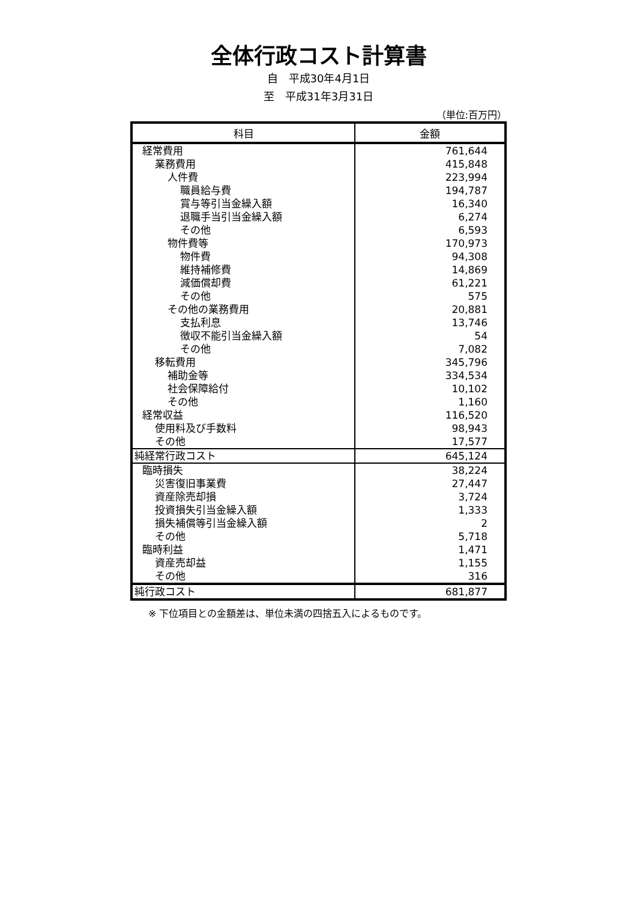全体行政コスト計算書
自　平成30年4月1日
至　平成31年3月31日
（単位:百万円）
| 科目 | 金額 |
| --- | --- |
| 経常費用 | 761,644 |
| 業務費用 | 415,848 |
| 人件費 | 223,994 |
| 職員給与費 | 194,787 |
| 賞与等引当金繰入額 | 16,340 |
| 退職手当引当金繰入額 | 6,274 |
| その他 | 6,593 |
| 物件費等 | 170,973 |
| 物件費 | 94,308 |
| 維持補修費 | 14,869 |
| 減価償却費 | 61,221 |
| その他 | 575 |
| その他の業務費用 | 20,881 |
| 支払利息 | 13,746 |
| 徴収不能引当金繰入額 | 54 |
| その他 | 7,082 |
| 移転費用 | 345,796 |
| 補助金等 | 334,534 |
| 社会保障給付 | 10,102 |
| その他 | 1,160 |
| 経常収益 | 116,520 |
| 使用料及び手数料 | 98,943 |
| その他 | 17,577 |
| 純経常行政コスト | 645,124 |
| 臨時損失 | 38,224 |
| 災害復旧事業費 | 27,447 |
| 資産除売却損 | 3,724 |
| 投資損失引当金繰入額 | 1,333 |
| 損失補償等引当金繰入額 | 2 |
| その他 | 5,718 |
| 臨時利益 | 1,471 |
| 資産売却益 | 1,155 |
| その他 | 316 |
| 純行政コスト | 681,877 |
※ 下位項目との金額差は、単位未満の四捨五入によるものです。